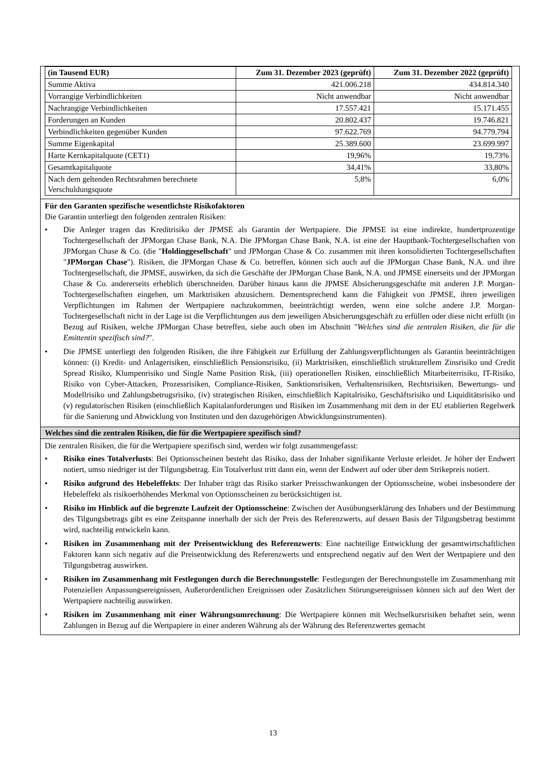| (in Tausend EUR) | Zum 31. Dezember 2023 (geprüft) | Zum 31. Dezember 2022 (geprüft) |
| --- | --- | --- |
| Summe Aktiva | 421.006.218 | 434.814.340 |
| Vorrangige Verbindlichkeiten | Nicht anwendbar | Nicht anwendbar |
| Nachrangige Verbindlichkeiten | 17.557.421 | 15.171.455 |
| Forderungen an Kunden | 20.802.437 | 19.746.821 |
| Verbindlichkeiten gegenüber Kunden | 97.622.769 | 94.779.794 |
| Summe Eigenkapital | 25.389.600 | 23.699.997 |
| Harte Kernkapitalquote (CET1) | 19,96% | 19,73% |
| Gesamtkapitalquote | 34,41% | 33,80% |
| Nach dem geltenden Rechtsrahmen berechnete Verschuldungsquote | 5,8% | 6,0% |
Für den Garanten spezifische wesentlichste Risikofaktoren
Die Garantin unterliegt den folgenden zentralen Risiken:
• Die Anleger tragen das Kreditrisiko der JPMSE als Garantin der Wertpapiere. Die JPMSE ist eine indirekte, hundertprozentige Tochtergesellschaft der JPMorgan Chase Bank, N.A. Die JPMorgan Chase Bank, N.A. ist eine der Hauptbank-Tochtergesellschaften von JPMorgan Chase & Co. (die "Holdinggesellschaft" und JPMorgan Chase & Co. zusammen mit ihren konsolidierten Tochtergesellschaften "JPMorgan Chase"). Risiken, die JPMorgan Chase & Co. betreffen, können sich auch auf die JPMorgan Chase Bank, N.A. und ihre Tochtergesellschaft, die JPMSE, auswirken, da sich die Geschäfte der JPMorgan Chase Bank, N.A. und JPMSE einerseits und der JPMorgan Chase & Co. andererseits erheblich überschneiden. Darüber hinaus kann die JPMSE Absicherungsgeschäfte mit anderen J.P. Morgan-Tochtergesellschaften eingehen, um Marktrisiken abzusichern. Dementsprechend kann die Fähigkeit von JPMSE, ihren jeweiligen Verpflichtungen im Rahmen der Wertpapiere nachzukommen, beeinträchtigt werden, wenn eine solche andere J.P. Morgan-Tochtergesellschaft nicht in der Lage ist die Verpflichtungen aus dem jeweiligen Absicherungsgeschäft zu erfüllen oder diese nicht erfüllt (in Bezug auf Risiken, welche JPMorgan Chase betreffen, siehe auch oben im Abschnitt "Welches sind die zentralen Risiken, die für die Emittentin spezifisch sind?".
• Die JPMSE unterliegt den folgenden Risiken, die ihre Fähigkeit zur Erfüllung der Zahlungsverpflichtungen als Garantin beeinträchtigen können: (i) Kredit- und Anlagerisiken, einschließlich Pensionsrisiko, (ii) Marktrisiken, einschließlich strukturellem Zinsrisiko und Credit Spread Risiko, Klumpenrisiko und Single Name Position Risk, (iii) operationellen Risiken, einschließlich Mitarbeiterrisiko, IT-Risiko, Risiko von Cyber-Attacken, Prozessrisiken, Compliance-Risiken, Sanktionsrisiken, Verhaltensrisiken, Rechtsrisiken, Bewertungs- und Modellrisiko und Zahlungsbetrugsrisiko, (iv) strategischen Risiken, einschließlich Kapitalrisiko, Geschäftsrisiko und Liquiditätsrisiko und (v) regulatorischen Risiken (einschließlich Kapitalanforderungen und Risiken im Zusammenhang mit dem in der EU etablierten Regelwerk für die Sanierung und Abwicklung von Instituten und den dazugehörigen Abwicklungsinstrumenten).
Welches sind die zentralen Risiken, die für die Wertpapiere spezifisch sind?
Die zentralen Risiken, die für die Wertpapiere spezifisch sind, werden wir folgt zusammengefasst:
• Risiko eines Totalverlusts: Bei Optionsscheinen besteht das Risiko, dass der Inhaber signifikante Verluste erleidet. Je höher der Endwert notiert, umso niedriger ist der Tilgungsbetrag. Ein Totalverlust tritt dann ein, wenn der Endwert auf oder über dem Strikepreis notiert.
• Risiko aufgrund des Hebeleffekts: Der Inhaber trägt das Risiko starker Preisschwankungen der Optionsscheine, wobei insbesondere der Hebeleffekt als risikoerhöhendes Merkmal von Optionsscheinen zu berücksichtigen ist.
• Risiko im Hinblick auf die begrenzte Laufzeit der Optionsscheine: Zwischen der Ausübungserklärung des Inhabers und der Bestimmung des Tilgungsbetrags gibt es eine Zeitspanne innerhalb der sich der Preis des Referenzwerts, auf dessen Basis der Tilgungsbetrag bestimmt wird, nachteilig entwickeln kann.
• Risiken im Zusammenhang mit der Preisentwicklung des Referenzwerts: Eine nachteilige Entwicklung der gesamtwirtschaftlichen Faktoren kann sich negativ auf die Preisentwicklung des Referenzwerts und entsprechend negativ auf den Wert der Wertpapiere und den Tilgungsbetrag auswirken.
• Risiken im Zusammenhang mit Festlegungen durch die Berechnungsstelle: Festlegungen der Berechnungsstelle im Zusammenhang mit Potenziellen Anpassungsereignissen, Außerordentlichen Ereignissen oder Zusätzlichen Störungsereignissen können sich auf den Wert der Wertpapiere nachteilig auswirken.
• Risiken im Zusammenhang mit einer Währungsumrechnung: Die Wertpapiere können mit Wechselkursrisiken behaftet sein, wenn Zahlungen in Bezug auf die Wertpapiere in einer anderen Währung als der Währung des Referenzwertes gemacht
13